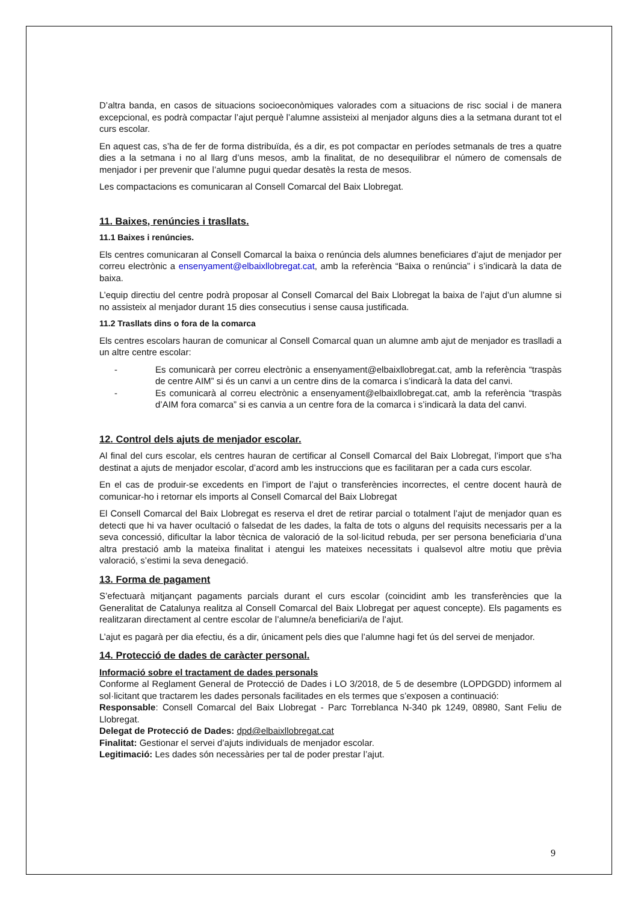D’altra banda, en casos de situacions socioeconòmiques valorades com a situacions de risc social i de manera excepcional, es podrà compactar l’ajut perquè l’alumne assisteixi al menjador alguns dies a la setmana durant tot el curs escolar.
En aquest cas, s’ha de fer de forma distribuïda, és a dir, es pot compactar en períodes setmanals de tres a quatre dies a la setmana i no al llarg d’uns mesos, amb la finalitat, de no desequilibrar el número de comensals de menjador i per prevenir que l’alumne pugui quedar desatès la resta de mesos.
Les compactacions es comunicaran al Consell Comarcal del Baix Llobregat.
11. Baixes, renúncies i trasllats.
11.1 Baixes i renúncies.
Els centres comunicaran al Consell Comarcal la baixa o renúncia dels alumnes beneficiares d’ajut de menjador per correu electrònic a ensenyament@elbaixllobregat.cat, amb la referència “Baixa o renúncia” i s’indicarà la data de baixa.
L’equip directiu del centre podrà proposar al Consell Comarcal del Baix Llobregat la baixa de l’ajut d’un alumne si no assisteix al menjador durant 15 dies consecutius i sense causa justificada.
11.2 Trasllats dins o fora de la comarca
Els centres escolars hauran de comunicar al Consell Comarcal quan un alumne amb ajut de menjador es traslladi a un altre centre escolar:
- Es comunicarà per correu electrònic a ensenyament@elbaixllobregat.cat, amb la referència “traspàs de centre AIM” si és un canvi a un centre dins de la comarca i s’indicarà la data del canvi.
- Es comunicarà al correu electrònic a ensenyament@elbaixllobregat.cat, amb la referència “traspàs d’AIM fora comarca” si es canvia a un centre fora de la comarca i s’indicarà la data del canvi.
12. Control dels ajuts de menjador escolar.
Al final del curs escolar, els centres hauran de certificar al Consell Comarcal del Baix Llobregat, l’import que s’ha destinat a ajuts de menjador escolar, d’acord amb les instruccions que es facilitaran per a cada curs escolar.
En el cas de produir-se excedents en l’import de l’ajut o transferències incorrectes, el centre docent haurà de comunicar-ho i retornar els imports al Consell Comarcal del Baix Llobregat
El Consell Comarcal del Baix Llobregat es reserva el dret de retirar parcial o totalment l’ajut de menjador quan es detecti que hi va haver ocultació o falsedat de les dades, la falta de tots o alguns del requisits necessaris per a la seva concessió, dificultar la labor tècnica de valoració de la sol·licitud rebuda, per ser persona beneficiaria d’una altra prestació amb la mateixa finalitat i atengui les mateixes necessitats i qualsevol altre motiu que prèvia valoració, s’estimi la seva denegació.
13. Forma de pagament
S’efectuarà mitjançant pagaments parcials durant el curs escolar (coincidint amb les transferències que la Generalitat de Catalunya realitza al Consell Comarcal del Baix Llobregat per aquest concepte). Els pagaments es realitzaran directament al centre escolar de l’alumne/a beneficiari/a de l’ajut.
L’ajut es pagarà per dia efectiu, és a dir, únicament pels dies que l’alumne hagi fet ús del servei de menjador.
14. Protecció de dades de caràcter personal.
Informació sobre el tractament de dades personals
Conforme al Reglament General de Protecció de Dades i LO 3/2018, de 5 de desembre (LOPDGDD) informem al sol·licitant que tractarem les dades personals facilitades en els termes que s’exposen a continuació:
Responsable: Consell Comarcal del Baix Llobregat - Parc Torreblanca N-340 pk 1249, 08980, Sant Feliu de Llobregat.
Delegat de Protecció de Dades: dpd@elbaixllobregat.cat
Finalitat: Gestionar el servei d’ajuts individuals de menjador escolar.
Legitimació: Les dades són necessàries per tal de poder prestar l’ajut.
9